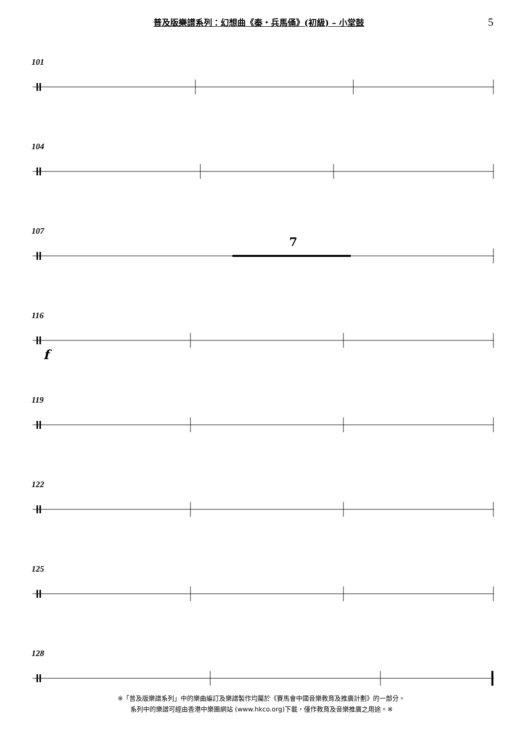普及版樂譜系列：幻想曲《秦‧兵馬俑》(初級) – 小堂鼓
5
101
104
107
7
116
f
119
122
125
128
※「普及版樂譜系列」中的樂曲編訂及樂譜製作均屬於《賽馬會中國音樂教育及推廣計劃》的一部分。
系列中的樂譜可經由香港中樂團網站 (www.hkco.org)下載，僅作教育及音樂推廣之用途。※